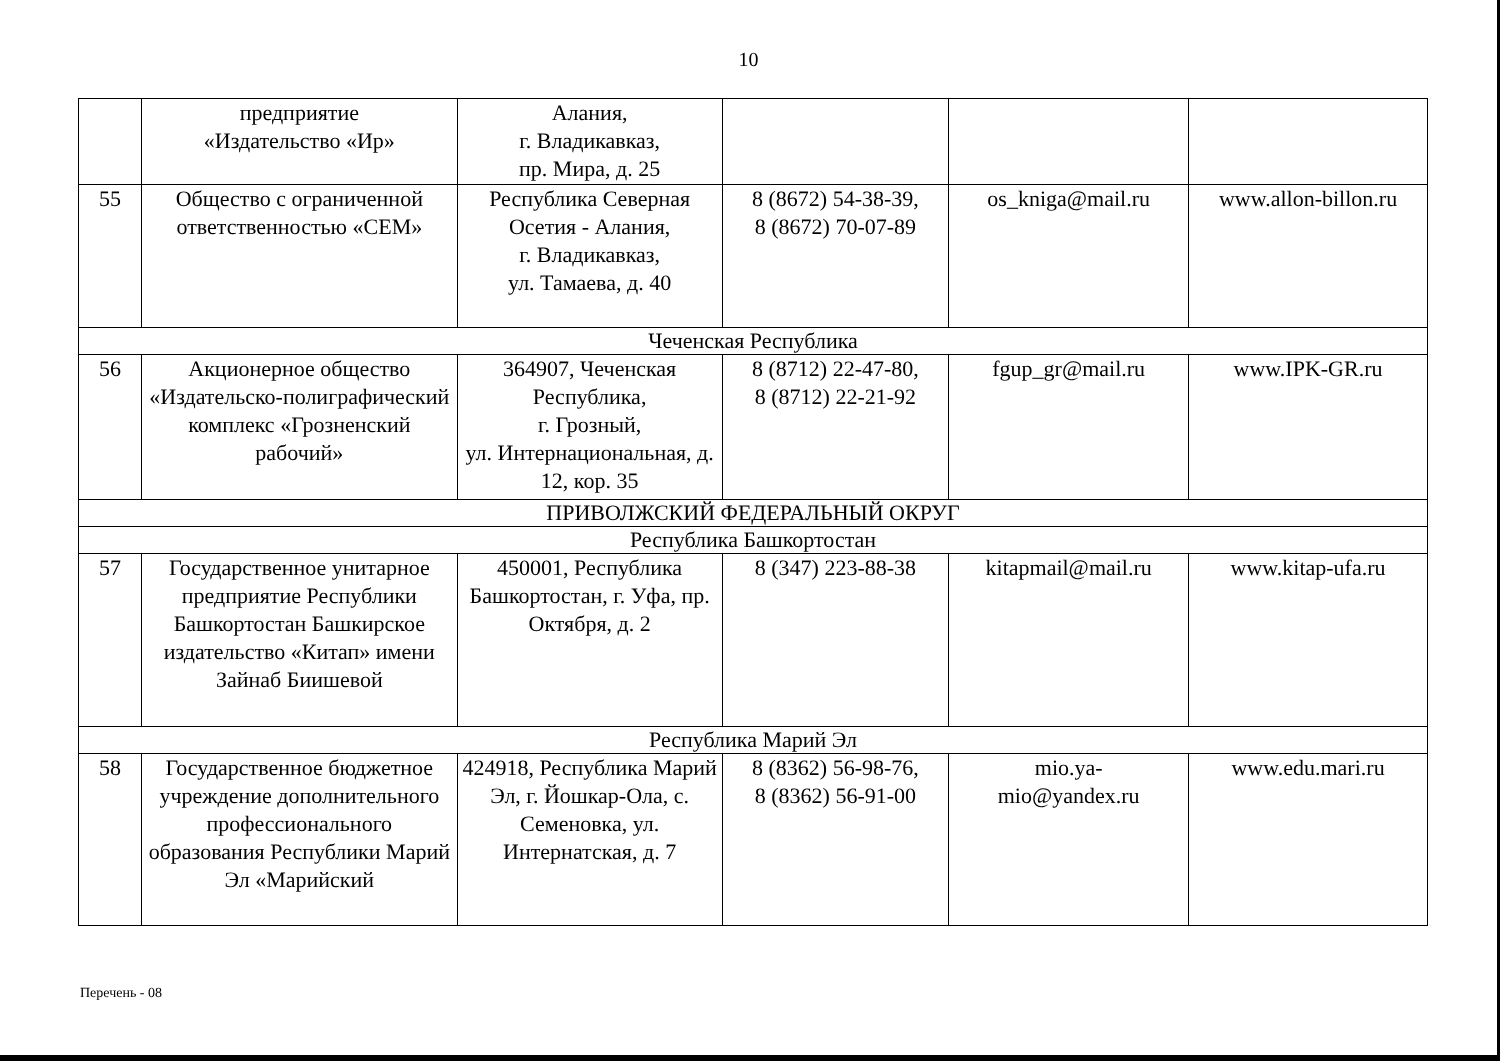10
| | предприятие «Издательство «Ир» | Алания, г. Владикавказ, пр. Мира, д. 25 | | | |
| 55 | Общество с ограниченной ответственностью «СЕМ» | Республика Северная Осетия - Алания, г. Владикавказ, ул. Тамаева, д. 40 | 8 (8672) 54-38-39, 8 (8672) 70-07-89 | os_kniga@mail.ru | www.allon-billon.ru |
| Чеченская Республика | | | | | |
| 56 | Акционерное общество «Издательско-полиграфический комплекс «Грозненский рабочий» | 364907, Чеченская Республика, г. Грозный, ул. Интернациональная, д. 12, кор. 35 | 8 (8712) 22-47-80, 8 (8712) 22-21-92 | fgup_gr@mail.ru | www.IPK-GR.ru |
| ПРИВОЛЖСКИЙ ФЕДЕРАЛЬНЫЙ ОКРУГ | | | | | |
| Республика Башкортостан | | | | | |
| 57 | Государственное унитарное предприятие Республики Башкортостан Башкирское издательство «Китап» имени Зайнаб Биишевой | 450001, Республика Башкортостан, г. Уфа, пр. Октября, д. 2 | 8 (347) 223-88-38 | kitapmail@mail.ru | www.kitap-ufa.ru |
| Республика Марий Эл | | | | | |
| 58 | Государственное бюджетное учреждение дополнительного профессионального образования Республики Марий Эл «Марийский | 424918, Республика Марий Эл, г. Йошкар-Ола, с. Семеновка, ул. Интернатская, д. 7 | 8 (8362) 56-98-76, 8 (8362) 56-91-00 | mio.ya- mio@yandex.ru | www.edu.mari.ru |
Перечень - 08